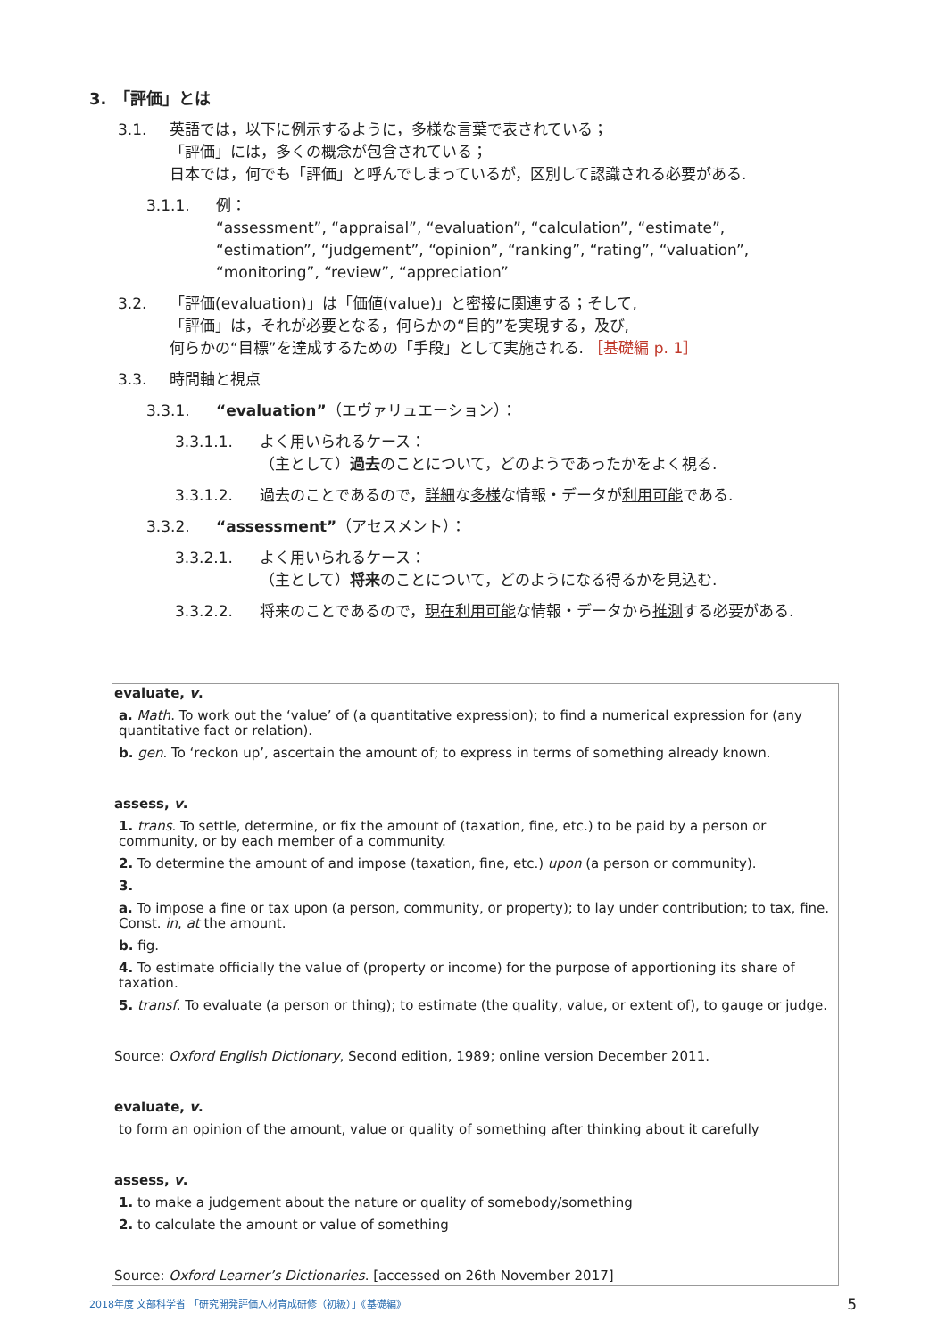3.　「評価」とは
3.1. 英語では，以下に例示するように，多様な言葉で表されている；
「評価」には，多くの概念が包含されている；
日本では，何でも「評価」と呼んでしまっているが，区別して認識される必要がある.
3.1.1. 例：
“assessment”, “appraisal”, “evaluation”, “calculation”, “estimate”,
“estimation”, “judgement”, “opinion”, “ranking”, “rating”, “valuation”,
“monitoring”, “review”, “appreciation”
3.2. 「評価(evaluation)」は「価値(value)」と密接に関連する；そして,
「評価」は，それが必要となる，何らかの“目的”を実現する，及び,
何らかの“目標”を達成するための「手段」として実施される. ［基礎編 p. 1］
3.3. 時間軸と視点
3.3.1. “evaluation”（エヴァリュエーション）：
3.3.1.1. よく用いられるケース：
（主として）過去のことについて，どのようであったかをよく視る.
3.3.1.2. 過去のことであるので，詳細な多様な情報・データが利用可能である.
3.3.2. “assessment”（アセスメント）：
3.3.2.1. よく用いられるケース：
（主として）将来のことについて，どのようになる得るかを見込む.
3.3.2.2. 将来のことであるので，現在利用可能な情報・データから推測する必要がある.
evaluate, v.
a. Math. To work out the ‘value’ of (a quantitative expression); to find a numerical expression for (any quantitative fact or relation).
b. gen. To ‘reckon up’, ascertain the amount of; to express in terms of something already known.
assess, v.
1. trans. To settle, determine, or fix the amount of (taxation, fine, etc.) to be paid by a person or community, or by each member of a community.
2. To determine the amount of and impose (taxation, fine, etc.) upon (a person or community).
3.
a. To impose a fine or tax upon (a person, community, or property); to lay under contribution; to tax, fine. Const. in, at the amount.
b. fig.
4. To estimate officially the value of (property or income) for the purpose of apportioning its share of taxation.
5. transf. To evaluate (a person or thing); to estimate (the quality, value, or extent of), to gauge or judge.
Source: Oxford English Dictionary, Second edition, 1989; online version December 2011.
evaluate, v.
to form an opinion of the amount, value or quality of something after thinking about it carefully
assess, v.
1. to make a judgement about the nature or quality of somebody/something
2. to calculate the amount or value of something
Source: Oxford Learner’s Dictionaries. [accessed on 26th November 2017]
2018年度 文部科学省 「研究開発評価人材育成研修（初級）」《基礎編》 5